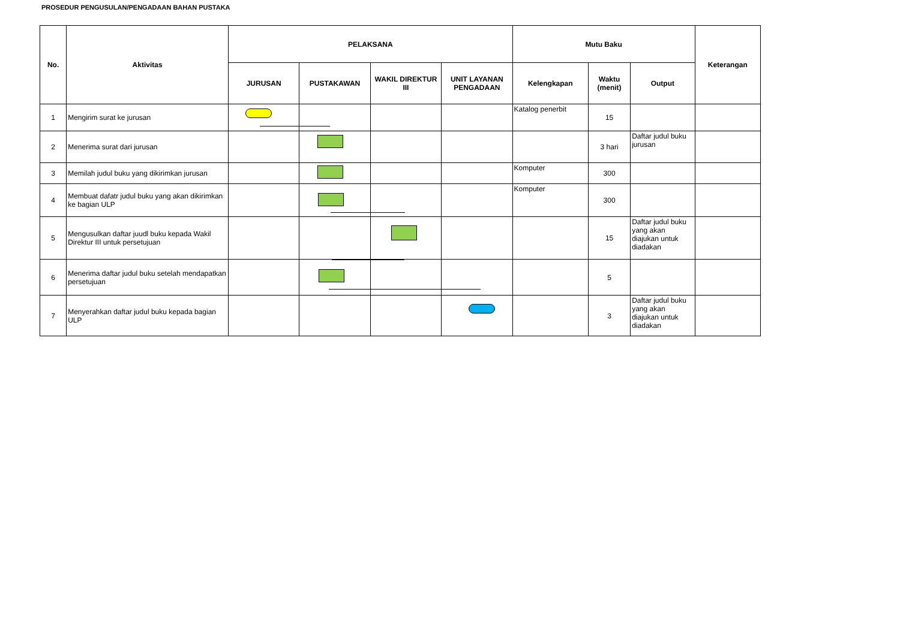PROSEDUR PENGUSULAN/PENGADAAN BAHAN PUSTAKA
| No. | Aktivitas | PELAKSANA | | | | Mutu Baku | | | Keterangan |
| --- | --- | --- | --- | --- | --- | --- | --- | --- | --- |
| | | JURUSAN | PUSTAKAWAN | WAKIL DIREKTUR III | UNIT LAYANAN PENGADAAN | Kelengkapan | Waktu (menit) | Output | |
| 1 | Mengirim surat ke jurusan | | | | | Katalog penerbit | 15 | | |
| 2 | Menerima surat dari jurusan | | | | | | 3 hari | Daftar judul buku jurusan | |
| 3 | Memilah judul buku yang dikirimkan jurusan | | | | | Komputer | 300 | | |
| 4 | Membuat dafatr judul buku yang akan dikirimkan ke bagian ULP | | | | | Komputer | 300 | | |
| 5 | Mengusulkan daftar juudl buku kepada Wakil Direktur III untuk persetujuan | | | | | | 15 | Daftar judul buku yang akan diajukan untuk diadakan | |
| 6 | Menerima daftar judul buku setelah mendapatkan persetujuan | | | | | | 5 | | |
| 7 | Menyerahkan daftar judul buku kepada bagian ULP | | | | | | 3 | Daftar judul buku yang akan diajukan untuk diadakan | |